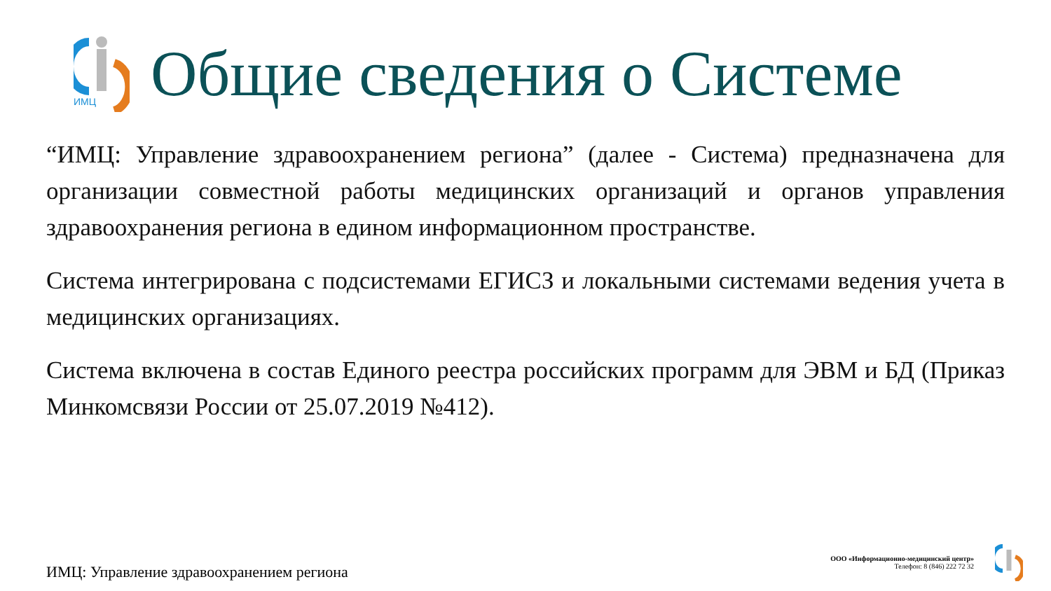ИМЦ
Общие сведения о Системе
“ИМЦ: Управление здравоохранением региона” (далее - Система) предназначена для организации совместной работы медицинских организаций и органов управления здравоохранения региона в едином информационном пространстве.
Система интегрирована с подсистемами ЕГИСЗ и локальными системами ведения учета в медицинских организациях.
Система включена в состав Единого реестра российских программ для ЭВМ и БД (Приказ Минкомсвязи России от 25.07.2019 №412).
ИМЦ: Управление здравоохранением региона
ООО «Информационно-медицинский центр»
Телефон: 8 (846) 222 72 32